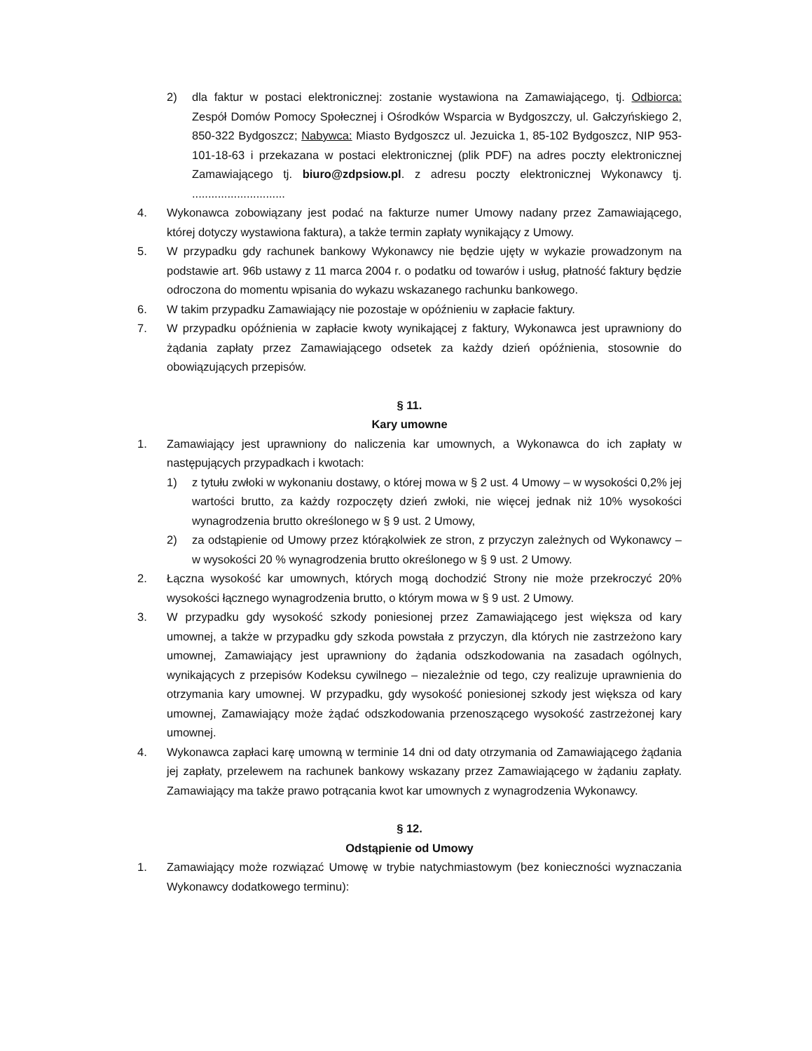2) dla faktur w postaci elektronicznej: zostanie wystawiona na Zamawiającego, tj. Odbiorca: Zespół Domów Pomocy Społecznej i Ośrodków Wsparcia w Bydgoszczy, ul. Gałczyńskiego 2, 850-322 Bydgoszcz; Nabywca: Miasto Bydgoszcz ul. Jezuicka 1, 85-102 Bydgoszcz, NIP 953-101-18-63 i przekazana w postaci elektronicznej (plik PDF) na adres poczty elektronicznej Zamawiającego tj. biuro@zdpsiow.pl. z adresu poczty elektronicznej Wykonawcy tj. .............................
4. Wykonawca zobowiązany jest podać na fakturze numer Umowy nadany przez Zamawiającego, której dotyczy wystawiona faktura), a także termin zapłaty wynikający z Umowy.
5. W przypadku gdy rachunek bankowy Wykonawcy nie będzie ujęty w wykazie prowadzonym na podstawie art. 96b ustawy z 11 marca 2004 r. o podatku od towarów i usług, płatność faktury będzie odroczona do momentu wpisania do wykazu wskazanego rachunku bankowego.
6. W takim przypadku Zamawiający nie pozostaje w opóźnieniu w zapłacie faktury.
7. W przypadku opóźnienia w zapłacie kwoty wynikającej z faktury, Wykonawca jest uprawniony do żądania zapłaty przez Zamawiającego odsetek za każdy dzień opóźnienia, stosownie do obowiązujących przepisów.
§ 11.
Kary umowne
1. Zamawiający jest uprawniony do naliczenia kar umownych, a Wykonawca do ich zapłaty w następujących przypadkach i kwotach:
1) z tytułu zwłoki w wykonaniu dostawy, o której mowa w § 2 ust. 4 Umowy – w wysokości 0,2% jej wartości brutto, za każdy rozpoczęty dzień zwłoki, nie więcej jednak niż 10% wysokości wynagrodzenia brutto określonego w § 9 ust. 2 Umowy,
2) za odstąpienie od Umowy przez którąkolwiek ze stron, z przyczyn zależnych od Wykonawcy – w wysokości 20 % wynagrodzenia brutto określonego w § 9 ust. 2 Umowy.
2. Łączna wysokość kar umownych, których mogą dochodzić Strony nie może przekroczyć 20% wysokości łącznego wynagrodzenia brutto, o którym mowa w § 9 ust. 2 Umowy.
3. W przypadku gdy wysokość szkody poniesionej przez Zamawiającego jest większa od kary umownej, a także w przypadku gdy szkoda powstała z przyczyn, dla których nie zastrzeżono kary umownej, Zamawiający jest uprawniony do żądania odszkodowania na zasadach ogólnych, wynikających z przepisów Kodeksu cywilnego – niezależnie od tego, czy realizuje uprawnienia do otrzymania kary umownej. W przypadku, gdy wysokość poniesionej szkody jest większa od kary umownej, Zamawiający może żądać odszkodowania przenoszącego wysokość zastrzeżonej kary umownej.
4. Wykonawca zapłaci karę umowną w terminie 14 dni od daty otrzymania od Zamawiającego żądania jej zapłaty, przelewem na rachunek bankowy wskazany przez Zamawiającego w żądaniu zapłaty. Zamawiający ma także prawo potrącania kwot kar umownych z wynagrodzenia Wykonawcy.
§ 12.
Odstąpienie od Umowy
1. Zamawiający może rozwiązać Umowę w trybie natychmiastowym (bez konieczności wyznaczania Wykonawcy dodatkowego terminu):